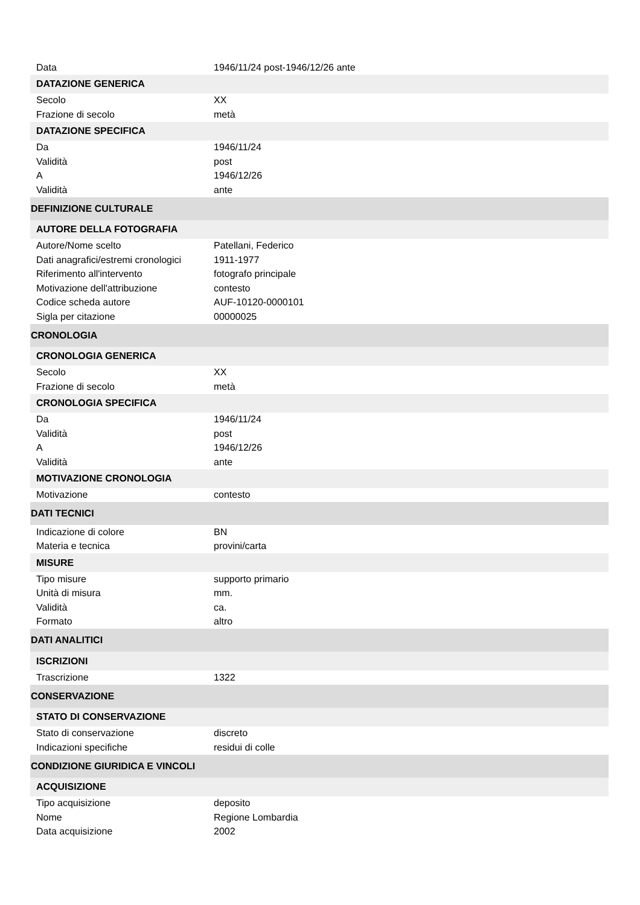| Data | 1946/11/24 post-1946/12/26 ante |
| DATAZIONE GENERICA | |
| Secolo | XX |
| Frazione di secolo | metà |
| DATAZIONE SPECIFICA | |
| Da | 1946/11/24 |
| Validità | post |
| A | 1946/12/26 |
| Validità | ante |
| DEFINIZIONE CULTURALE | |
| AUTORE DELLA FOTOGRAFIA | |
| Autore/Nome scelto | Patellani, Federico |
| Dati anagrafici/estremi cronologici | 1911-1977 |
| Riferimento all'intervento | fotografo principale |
| Motivazione dell'attribuzione | contesto |
| Codice scheda autore | AUF-10120-0000101 |
| Sigla per citazione | 00000025 |
| CRONOLOGIA | |
| CRONOLOGIA GENERICA | |
| Secolo | XX |
| Frazione di secolo | metà |
| CRONOLOGIA SPECIFICA | |
| Da | 1946/11/24 |
| Validità | post |
| A | 1946/12/26 |
| Validità | ante |
| MOTIVAZIONE CRONOLOGIA | |
| Motivazione | contesto |
| DATI TECNICI | |
| Indicazione di colore | BN |
| Materia e tecnica | provini/carta |
| MISURE | |
| Tipo misure | supporto primario |
| Unità di misura | mm. |
| Validità | ca. |
| Formato | altro |
| DATI ANALITICI | |
| ISCRIZIONI | |
| Trascrizione | 1322 |
| CONSERVAZIONE | |
| STATO DI CONSERVAZIONE | |
| Stato di conservazione | discreto |
| Indicazioni specifiche | residui di colle |
| CONDIZIONE GIURIDICA E VINCOLI | |
| ACQUISIZIONE | |
| Tipo acquisizione | deposito |
| Nome | Regione Lombardia |
| Data acquisizione | 2002 |